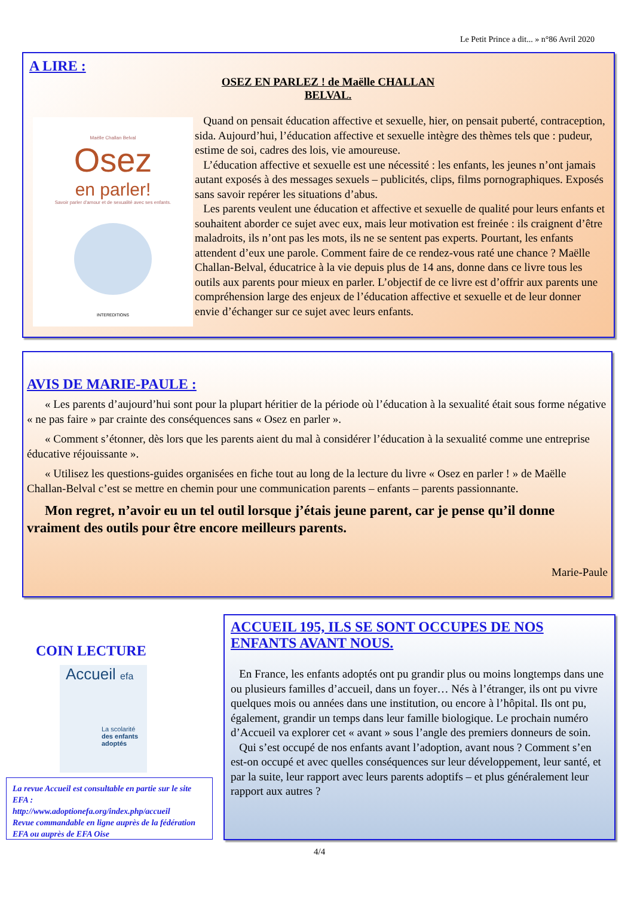Le Petit Prince a dit... » n°86 Avril 2020
A LIRE :
OSEZ EN PARLEZ ! de Maëlle CHALLAN BELVAL.
Maëlle Challan Belval
Osez
en parler!
Savoir parler d'amour et de sexualité avec ses enfants.
INTEREDITIONS
Quand on pensait éducation affective et sexuelle, hier, on pensait puberté, contraception, sida. Aujourd’hui, l’éducation affective et sexuelle intègre des thèmes tels que : pudeur, estime de soi, cadres des lois, vie amoureuse.
L’éducation affective et sexuelle est une nécessité : les enfants, les jeunes n’ont jamais autant exposés à des messages sexuels – publicités, clips, films pornographiques. Exposés sans savoir repérer les situations d’abus.
Les parents veulent une éducation et affective et sexuelle de qualité pour leurs enfants et souhaitent aborder ce sujet avec eux, mais leur motivation est freinée : ils craignent d’être maladroits, ils n’ont pas les mots, ils ne se sentent pas experts. Pourtant, les enfants attendent d’eux une parole. Comment faire de ce rendez-vous raté une chance ? Maëlle Challan-Belval, éducatrice à la vie depuis plus de 14 ans, donne dans ce livre tous les outils aux parents pour mieux en parler. L’objectif de ce livre est d’offrir aux parents une compréhension large des enjeux de l’éducation affective et sexuelle et de leur donner envie d’échanger sur ce sujet avec leurs enfants.
AVIS DE MARIE-PAULE :
« Les parents d’aujourd’hui sont pour la plupart héritier de la période où l’éducation à la sexualité était sous forme négative « ne pas faire » par crainte des conséquences sans « Osez en parler ».
« Comment s’étonner, dès lors que les parents aient du mal à considérer l’éducation à la sexualité comme une entreprise éducative réjouissante ».
« Utilisez les questions-guides organisées en fiche tout au long de la lecture du livre « Osez en parler ! » de Maëlle Challan-Belval c’est se mettre en chemin pour une communication parents – enfants – parents passionnante.
Mon regret, n’avoir eu un tel outil lorsque j’étais jeune parent, car je pense qu’il donne vraiment des outils pour être encore meilleurs parents.
Marie-Paule
COIN LECTURE
Accueil efa
La scolarité des enfants adoptés
La revue Accueil est consultable en partie sur le site EFA :
http://www.adoptionefa.org/index.php/accueil
Revue commandable en ligne auprès de la fédération EFA ou auprès de EFA Oise
ACCUEIL 195, ILS SE SONT OCCUPES DE NOS ENFANTS AVANT NOUS.
En France, les enfants adoptés ont pu grandir plus ou moins longtemps dans une ou plusieurs familles d’accueil, dans un foyer… Nés à l’étranger, ils ont pu vivre quelques mois ou années dans une institution, ou encore à l’hôpital. Ils ont pu, également, grandir un temps dans leur famille biologique. Le prochain numéro d’Accueil va explorer cet « avant » sous l’angle des premiers donneurs de soin.
Qui s’est occupé de nos enfants avant l’adoption, avant nous ? Comment s’en est-on occupé et avec quelles conséquences sur leur développement, leur santé, et par la suite, leur rapport avec leurs parents adoptifs – et plus généralement leur rapport aux autres ?
4/4